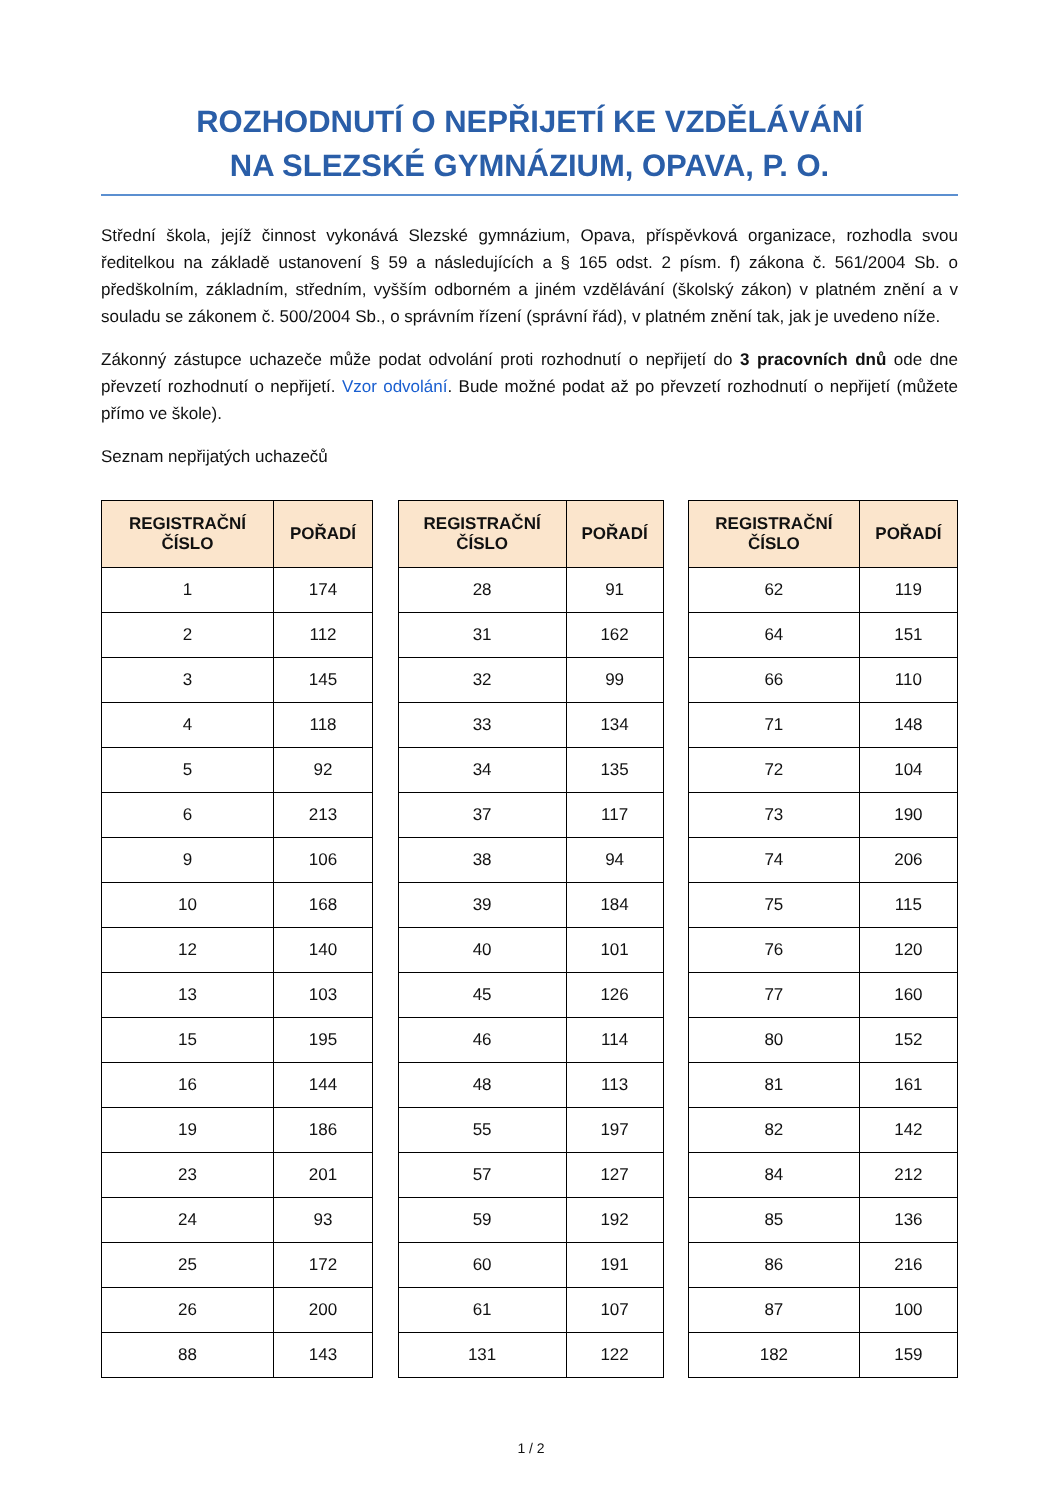ROZHODNUTÍ O NEPŘIJETÍ KE VZDĚLÁVÁNÍ
NA SLEZSKÉ GYMNÁZIUM, OPAVA, P. O.
Střední škola, jejíž činnost vykonává Slezské gymnázium, Opava, příspěvková organizace, rozhodla svou ředitelkou na základě ustanovení § 59 a následujících a § 165 odst. 2 písm. f) zákona č. 561/2004 Sb. o předškolním, základním, středním, vyšším odborném a jiném vzdělávání (školský zákon) v platném znění a v souladu se zákonem č. 500/2004 Sb., o správním řízení (správní řád), v platném znění tak, jak je uvedeno níže.
Zákonný zástupce uchazeče může podat odvolání proti rozhodnutí o nepřijetí do 3 pracovních dnů ode dne převzetí rozhodnutí o nepřijetí. Vzor odvolání. Bude možné podat až po převzetí rozhodnutí o nepřijetí (můžete přímo ve škole).
Seznam nepřijatých uchazečů
| REGISTRAČNÍ ČÍSLO | POŘADÍ |
| --- | --- |
| 1 | 174 |
| 2 | 112 |
| 3 | 145 |
| 4 | 118 |
| 5 | 92 |
| 6 | 213 |
| 9 | 106 |
| 10 | 168 |
| 12 | 140 |
| 13 | 103 |
| 15 | 195 |
| 16 | 144 |
| 19 | 186 |
| 23 | 201 |
| 24 | 93 |
| 25 | 172 |
| 26 | 200 |
| 88 | 143 |
| REGISTRAČNÍ ČÍSLO | POŘADÍ |
| --- | --- |
| 28 | 91 |
| 31 | 162 |
| 32 | 99 |
| 33 | 134 |
| 34 | 135 |
| 37 | 117 |
| 38 | 94 |
| 39 | 184 |
| 40 | 101 |
| 45 | 126 |
| 46 | 114 |
| 48 | 113 |
| 55 | 197 |
| 57 | 127 |
| 59 | 192 |
| 60 | 191 |
| 61 | 107 |
| 131 | 122 |
| REGISTRAČNÍ ČÍSLO | POŘADÍ |
| --- | --- |
| 62 | 119 |
| 64 | 151 |
| 66 | 110 |
| 71 | 148 |
| 72 | 104 |
| 73 | 190 |
| 74 | 206 |
| 75 | 115 |
| 76 | 120 |
| 77 | 160 |
| 80 | 152 |
| 81 | 161 |
| 82 | 142 |
| 84 | 212 |
| 85 | 136 |
| 86 | 216 |
| 87 | 100 |
| 182 | 159 |
1 / 2